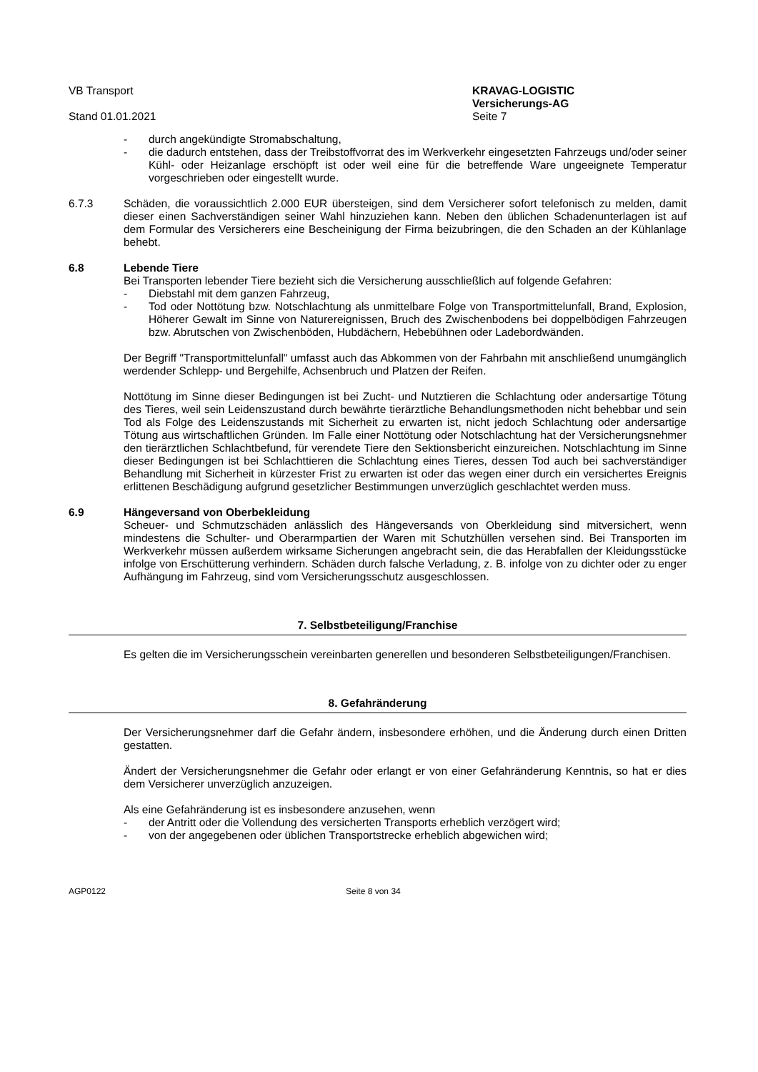VB Transport
Stand 01.01.2021
KRAVAG-LOGISTIC
Versicherungs-AG
Seite 7
- durch angekündigte Stromabschaltung,
- die dadurch entstehen, dass der Treibstoffvorrat des im Werkverkehr eingesetzten Fahrzeugs und/oder seiner Kühl- oder Heizanlage erschöpft ist oder weil eine für die betreffende Ware ungeeignete Temperatur vorgeschrieben oder eingestellt wurde.
6.7.3 Schäden, die voraussichtlich 2.000 EUR übersteigen, sind dem Versicherer sofort telefonisch zu melden, damit dieser einen Sachverständigen seiner Wahl hinzuziehen kann. Neben den üblichen Schadenunterlagen ist auf dem Formular des Versicherers eine Bescheinigung der Firma beizubringen, die den Schaden an der Kühlanlage behebt.
6.8 Lebende Tiere
Bei Transporten lebender Tiere bezieht sich die Versicherung ausschließlich auf folgende Gefahren:
- Diebstahl mit dem ganzen Fahrzeug,
- Tod oder Nottötung bzw. Notschlachtung als unmittelbare Folge von Transportmittelunfall, Brand, Explosion, Höherer Gewalt im Sinne von Naturereignissen, Bruch des Zwischenbodens bei doppelbödigen Fahrzeugen bzw. Abrutschen von Zwischenböden, Hubdächern, Hebebühnen oder Ladebordwänden.
Der Begriff "Transportmittelunfall" umfasst auch das Abkommen von der Fahrbahn mit anschließend unumgänglich werdender Schlepp- und Bergehilfe, Achsenbruch und Platzen der Reifen.
Nottötung im Sinne dieser Bedingungen ist bei Zucht- und Nutztieren die Schlachtung oder andersartige Tötung des Tieres, weil sein Leidenszustand durch bewährte tierärztliche Behandlungsmethoden nicht behebbar und sein Tod als Folge des Leidenszustands mit Sicherheit zu erwarten ist, nicht jedoch Schlachtung oder andersartige Tötung aus wirtschaftlichen Gründen. Im Falle einer Nottötung oder Notschlachtung hat der Versicherungsnehmer den tierärztlichen Schlachtbefund, für verendete Tiere den Sektionsbericht einzureichen. Notschlachtung im Sinne dieser Bedingungen ist bei Schlachttieren die Schlachtung eines Tieres, dessen Tod auch bei sachverständiger Behandlung mit Sicherheit in kürzester Frist zu erwarten ist oder das wegen einer durch ein versichertes Ereignis erlittenen Beschädigung aufgrund gesetzlicher Bestimmungen unverzüglich geschlachtet werden muss.
6.9 Hängeversand von Oberbekleidung
Scheuer- und Schmutzschäden anlässlich des Hängeversands von Oberkleidung sind mitversichert, wenn mindestens die Schulter- und Oberarmpartien der Waren mit Schutzhüllen versehen sind. Bei Transporten im Werkverkehr müssen außerdem wirksame Sicherungen angebracht sein, die das Herabfallen der Kleidungsstücke infolge von Erschütterung verhindern. Schäden durch falsche Verladung, z. B. infolge von zu dichter oder zu enger Aufhängung im Fahrzeug, sind vom Versicherungsschutz ausgeschlossen.
7. Selbstbeteiligung/Franchise
Es gelten die im Versicherungsschein vereinbarten generellen und besonderen Selbstbeteiligungen/Franchisen.
8. Gefahränderung
Der Versicherungsnehmer darf die Gefahr ändern, insbesondere erhöhen, und die Änderung durch einen Dritten gestatten.
Ändert der Versicherungsnehmer die Gefahr oder erlangt er von einer Gefahränderung Kenntnis, so hat er dies dem Versicherer unverzüglich anzuzeigen.
Als eine Gefahränderung ist es insbesondere anzusehen, wenn
- der Antritt oder die Vollendung des versicherten Transports erheblich verzögert wird;
- von der angegebenen oder üblichen Transportstrecke erheblich abgewichen wird;
AGP0122 Seite 8 von 34